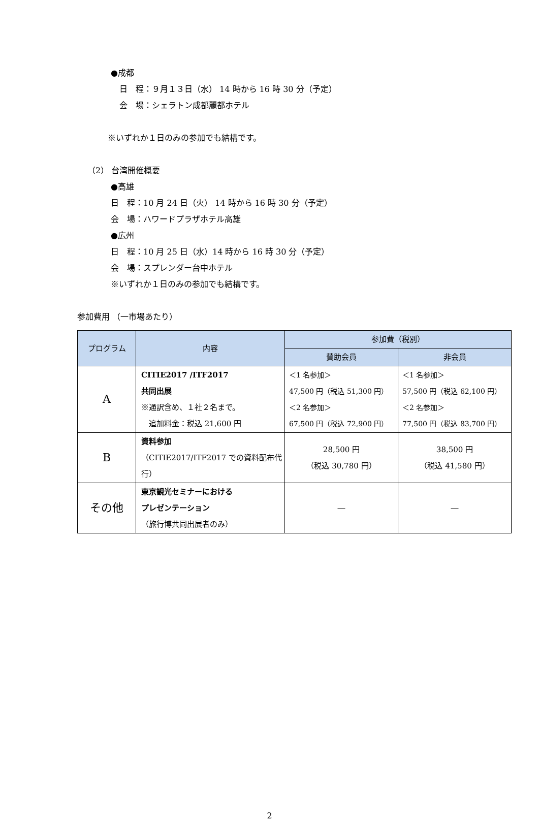●成都
日　程：９月１３日（水） 14 時から 16 時 30 分（予定）
会　場：シェラトン成都麗都ホテル
※いずれか１日のみの参加でも結構です。
（2） 台湾開催概要
●高雄
日　程：10 月 24 日（火） 14 時から 16 時 30 分（予定）
会　場：ハワードプラザホテル高雄
●広州
日　程：10 月 25 日（水）14 時から 16 時 30 分（予定）
会　場：スプレンダー台中ホテル
※いずれか１日のみの参加でも結構です。
参加費用 （一市場あたり）
| プログラム | 内容 | 参加費（税別） | |
| --- | --- | --- | --- |
| | | 賛助会員 | 非会員 |
| A | CITIE2017 /ITF2017 共同出展 ※通訳含め、１社２名まで。 追加料金：税込 21,600 円 | ＜1 名参加＞ 47,500 円（税込 51,300 円） ＜2 名参加＞ 67,500 円（税込 72,900 円） | ＜1 名参加＞ 57,500 円（税込 62,100 円） ＜2 名参加＞ 77,500 円（税込 83,700 円） |
| B | 資料参加 （CITIE2017/ITF2017 での資料配布代行） | 28,500 円 （税込 30,780 円） | 38,500 円 （税込 41,580 円） |
| その他 | 東京観光セミナーにおける プレゼンテーション （旅行博共同出展者のみ） | ― | ― |
2